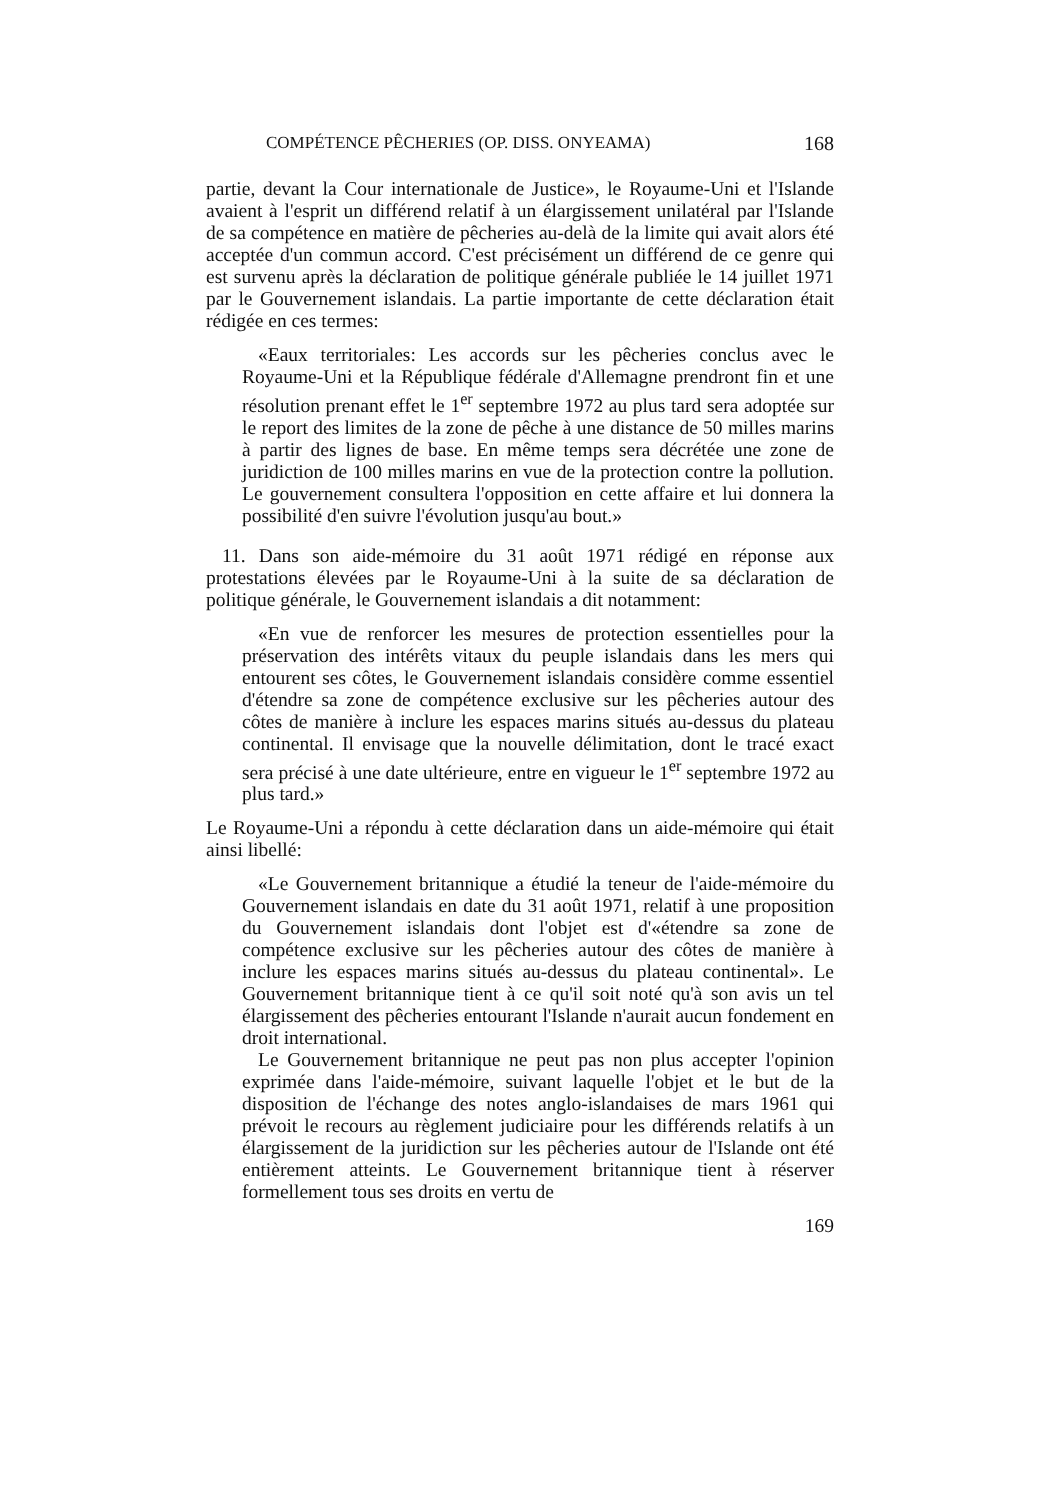COMPÉTENCE PÊCHERIES (OP. DISS. ONYEAMA) 168
partie, devant la Cour internationale de Justice», le Royaume-Uni et l'Islande avaient à l'esprit un différend relatif à un élargissement unilatéral par l'Islande de sa compétence en matière de pêcheries au-delà de la limite qui avait alors été acceptée d'un commun accord. C'est précisément un différend de ce genre qui est survenu après la déclaration de politique générale publiée le 14 juillet 1971 par le Gouvernement islandais. La partie importante de cette déclaration était rédigée en ces termes:
«Eaux territoriales: Les accords sur les pêcheries conclus avec le Royaume-Uni et la République fédérale d'Allemagne prendront fin et une résolution prenant effet le 1<sup>er</sup> septembre 1972 au plus tard sera adoptée sur le report des limites de la zone de pêche à une distance de 50 milles marins à partir des lignes de base. En même temps sera décrétée une zone de juridiction de 100 milles marins en vue de la protection contre la pollution. Le gouvernement consultera l'opposition en cette affaire et lui donnera la possibilité d'en suivre l'évolution jusqu'au bout.»
11. Dans son aide-mémoire du 31 août 1971 rédigé en réponse aux protestations élevées par le Royaume-Uni à la suite de sa déclaration de politique générale, le Gouvernement islandais a dit notamment:
«En vue de renforcer les mesures de protection essentielles pour la préservation des intérêts vitaux du peuple islandais dans les mers qui entourent ses côtes, le Gouvernement islandais considère comme essentiel d'étendre sa zone de compétence exclusive sur les pêcheries autour des côtes de manière à inclure les espaces marins situés au-dessus du plateau continental. Il envisage que la nouvelle délimitation, dont le tracé exact sera précisé à une date ultérieure, entre en vigueur le 1<sup>er</sup> septembre 1972 au plus tard.»
Le Royaume-Uni a répondu à cette déclaration dans un aide-mémoire qui était ainsi libellé:
«Le Gouvernement britannique a étudié la teneur de l'aide-mémoire du Gouvernement islandais en date du 31 août 1971, relatif à une proposition du Gouvernement islandais dont l'objet est d'«étendre sa zone de compétence exclusive sur les pêcheries autour des côtes de manière à inclure les espaces marins situés au-dessus du plateau continental». Le Gouvernement britannique tient à ce qu'il soit noté qu'à son avis un tel élargissement des pêcheries entourant l'Islande n'aurait aucun fondement en droit international.
Le Gouvernement britannique ne peut pas non plus accepter l'opinion exprimée dans l'aide-mémoire, suivant laquelle l'objet et le but de la disposition de l'échange des notes anglo-islandaises de mars 1961 qui prévoit le recours au règlement judiciaire pour les différends relatifs à un élargissement de la juridiction sur les pêcheries autour de l'Islande ont été entièrement atteints. Le Gouvernement britannique tient à réserver formellement tous ses droits en vertu de
169